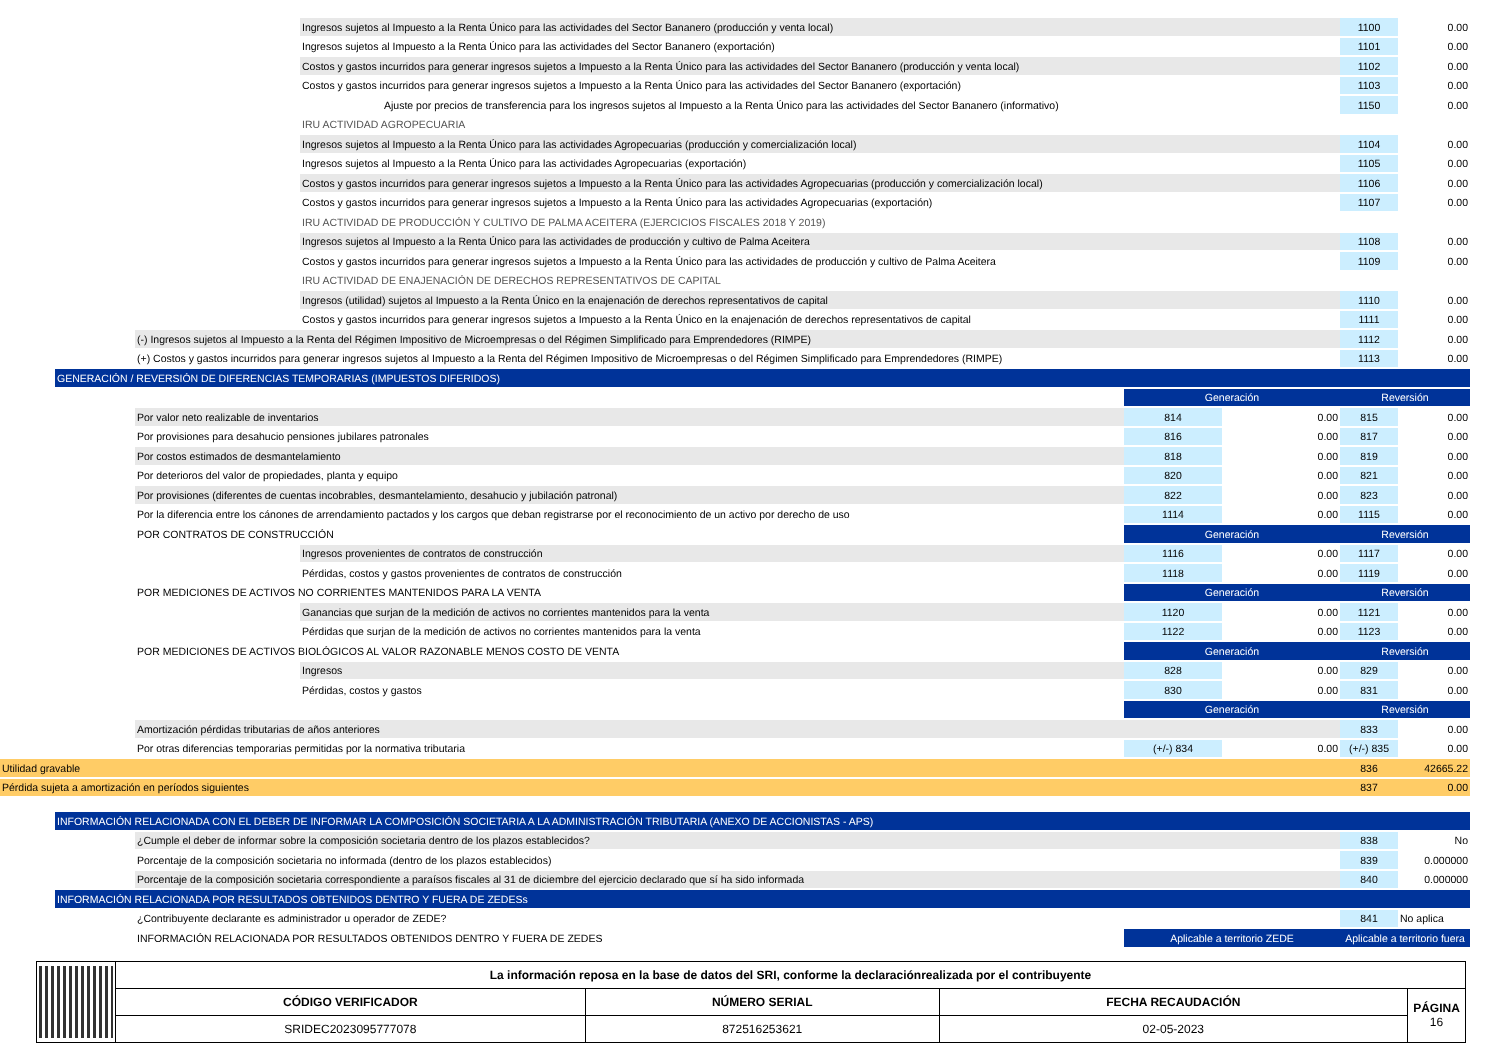| | | | Ingresos sujetos al Impuesto a la Renta Único para las actividades del Sector Bananero (producción y venta local) | | | 1100 | 0.00 |
| | | | Ingresos sujetos al Impuesto a la Renta Único para las actividades del Sector Bananero (exportación) | | | 1101 | 0.00 |
| | | | Costos y gastos incurridos para generar ingresos sujetos a Impuesto a la Renta Único para las actividades del Sector Bananero (producción y venta local) | | | 1102 | 0.00 |
| | | | Costos y gastos incurridos para generar ingresos sujetos a Impuesto a la Renta Único para las actividades del Sector Bananero (exportación) | | | 1103 | 0.00 |
| | | | Ajuste por precios de transferencia para los ingresos sujetos al Impuesto a la Renta Único para las actividades del Sector Bananero (informativo) | | | 1150 | 0.00 |
| | | | IRU ACTIVIDAD AGROPECUARIA | | | | |
| | | | Ingresos sujetos al Impuesto a la Renta Único para las actividades Agropecuarias (producción y comercialización local) | | | 1104 | 0.00 |
| | | | Ingresos sujetos al Impuesto a la Renta Único para las actividades Agropecuarias (exportación) | | | 1105 | 0.00 |
| | | | Costos y gastos incurridos para generar ingresos sujetos a Impuesto a la Renta Único para las actividades Agropecuarias (producción y comercialización local) | | | 1106 | 0.00 |
| | | | Costos y gastos incurridos para generar ingresos sujetos a Impuesto a la Renta Único para las actividades Agropecuarias (exportación) | | | 1107 | 0.00 |
| | | | IRU ACTIVIDAD DE PRODUCCIÓN Y CULTIVO DE PALMA ACEITERA (EJERCICIOS FISCALES 2018 Y 2019) | | | | |
| | | | Ingresos sujetos al Impuesto a la Renta Único para las actividades de producción y cultivo de Palma Aceitera | | | 1108 | 0.00 |
| | | | Costos y gastos incurridos para generar ingresos sujetos a Impuesto a la Renta Único para las actividades de producción y cultivo de Palma Aceitera | | | 1109 | 0.00 |
| | | | IRU ACTIVIDAD DE ENAJENACIÓN DE DERECHOS REPRESENTATIVOS DE CAPITAL | | | | |
| | | | Ingresos (utilidad) sujetos al Impuesto a la Renta Único en la enajenación de derechos representativos de capital | | | 1110 | 0.00 |
| | | | Costos y gastos incurridos para generar ingresos sujetos a Impuesto a la Renta Único en la enajenación de derechos representativos de capital | | | 1111 | 0.00 |
| | | (-) Ingresos sujetos al Impuesto a la Renta del Régimen Impositivo de Microempresas o del Régimen Simplificado para Emprendedores (RIMPE) | | | | 1112 | 0.00 |
| | | (+) Costos y gastos incurridos para generar ingresos sujetos al Impuesto a la Renta del Régimen Impositivo de Microempresas o del Régimen Simplificado para Emprendedores (RIMPE) | | | | 1113 | 0.00 |
| | GENERACIÓN / REVERSIÓN DE DIFERENCIAS TEMPORARIAS (IMPUESTOS DIFERIDOS) | | | | | | |
| | | | | Generación | | Reversión | |
| | | Por valor neto realizable de inventarios | | 814 | 0.00 | 815 | 0.00 |
| | | Por provisiones para desahucio pensiones jubilares patronales | | 816 | 0.00 | 817 | 0.00 |
| | | Por costos estimados de desmantelamiento | | 818 | 0.00 | 819 | 0.00 |
| | | Por deterioros del valor de propiedades, planta y equipo | | 820 | 0.00 | 821 | 0.00 |
| | | Por provisiones (diferentes de cuentas incobrables, desmantelamiento, desahucio y jubilación patronal) | | 822 | 0.00 | 823 | 0.00 |
| | | Por la diferencia entre los cánones de arrendamiento pactados y los cargos que deban registrarse por el reconocimiento de un activo por derecho de uso | | 1114 | 0.00 | 1115 | 0.00 |
| | | POR CONTRATOS DE CONSTRUCCIÓN | | Generación | | Reversión | |
| | | | Ingresos provenientes de contratos de construcción | 1116 | 0.00 | 1117 | 0.00 |
| | | | Pérdidas, costos y gastos provenientes de contratos de construcción | 1118 | 0.00 | 1119 | 0.00 |
| | | POR MEDICIONES DE ACTIVOS NO CORRIENTES MANTENIDOS PARA LA VENTA | | Generación | | Reversión | |
| | | | Ganancias que surjan de la medición de activos no corrientes mantenidos para la venta | 1120 | 0.00 | 1121 | 0.00 |
| | | | Pérdidas que surjan de la medición de activos no corrientes mantenidos para la venta | 1122 | 0.00 | 1123 | 0.00 |
| | | POR MEDICIONES DE ACTIVOS BIOLÓGICOS AL VALOR RAZONABLE MENOS COSTO DE VENTA | | Generación | | Reversión | |
| | | | Ingresos | 828 | 0.00 | 829 | 0.00 |
| | | | Pérdidas, costos y gastos | 830 | 0.00 | 831 | 0.00 |
| | | | | Generación | | Reversión | |
| | | Amortización pérdidas tributarias de años anteriores | | | | 833 | 0.00 |
| | | Por otras diferencias temporarias permitidas por la normativa tributaria | | (+/-) 834 | 0.00 | (+/-) 835 | 0.00 |
| Utilidad gravable | | | | | | 836 | 42665.22 |
| Pérdida sujeta a amortización en períodos siguientes | | | | | | 837 | 0.00 |
| | INFORMACIÓN RELACIONADA CON EL DEBER DE INFORMAR LA COMPOSICIÓN SOCIETARIA A LA ADMINISTRACIÓN TRIBUTARIA (ANEXO DE ACCIONISTAS - APS) | | | | | | |
| | | ¿Cumple el deber de informar sobre la composición societaria dentro de los plazos establecidos? | | | | 838 | No |
| | | Porcentaje de la composición societaria no informada (dentro de los plazos establecidos) | | | | 839 | 0.000000 |
| | | Porcentaje de la composición societaria correspondiente a paraísos fiscales al 31 de diciembre del ejercicio declarado que sí ha sido informada | | | | 840 | 0.000000 |
| | INFORMACIÓN RELACIONADA POR RESULTADOS OBTENIDOS DENTRO Y FUERA DE ZEDESs | | | | | | |
| | | ¿Contribuyente declarante es administrador u operador de ZEDE? | | | | 841 | No aplica |
| | | INFORMACIÓN RELACIONADA POR RESULTADOS OBTENIDOS DENTRO Y FUERA DE ZEDES | | Aplicable a territorio ZEDE | | Aplicable a territorio fuera | |
| | La información reposa en la base de datos del SRI, conforme la declaraciónrealizada por el contribuyente | | | |
| | CÓDIGO VERIFICADOR | NÚMERO SERIAL | FECHA RECAUDACIÓN | PÁGINA 16 |
| | SRIDEC2023095777078 | 872516253621 | 02-05-2023 | |